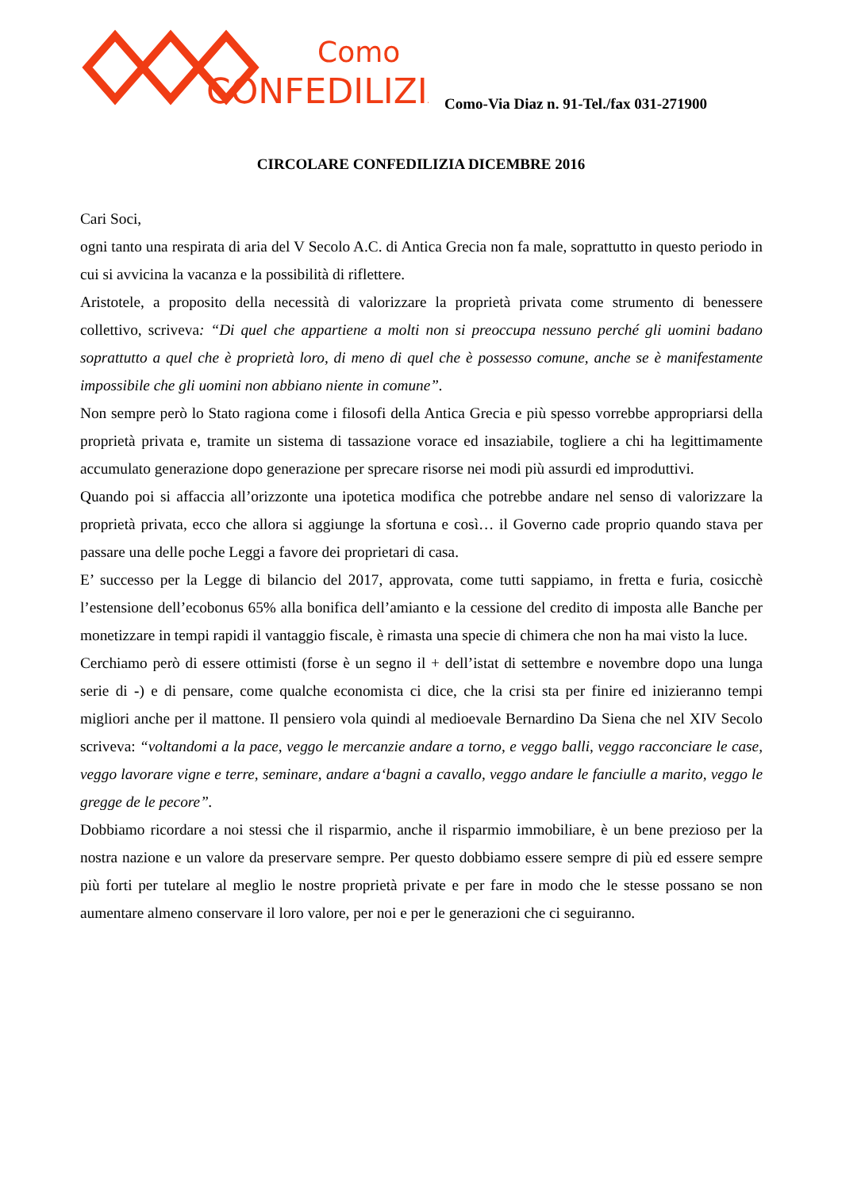Como
CONFEDILIZIA
Como-Via Diaz n. 91-Tel./fax 031-271900
CIRCOLARE CONFEDILIZIA DICEMBRE 2016
Cari Soci,
ogni tanto una respirata di aria del V Secolo A.C. di Antica Grecia non fa male, soprattutto in questo periodo in cui si avvicina la vacanza e la possibilità di riflettere.
Aristotele, a proposito della necessità di valorizzare la proprietà privata come strumento di benessere collettivo, scriveva: “Di quel che appartiene a molti non si preoccupa nessuno perché gli uomini badano soprattutto a quel che è proprietà loro, di meno di quel che è possesso comune, anche se è manifestamente impossibile che gli uomini non abbiano niente in comune”.
Non sempre però lo Stato ragiona come i filosofi della Antica Grecia e più spesso vorrebbe appropriarsi della proprietà privata e, tramite un sistema di tassazione vorace ed insaziabile, togliere a chi ha legittimamente accumulato generazione dopo generazione per sprecare risorse nei modi più assurdi ed improduttivi.
Quando poi si affaccia all’orizzonte una ipotetica modifica che potrebbe andare nel senso di valorizzare la proprietà privata, ecco che allora si aggiunge la sfortuna e così… il Governo cade proprio quando stava per passare una delle poche Leggi a favore dei proprietari di casa.
E’ successo per la Legge di bilancio del 2017, approvata, come tutti sappiamo, in fretta e furia, cosicchè l’estensione dell’ecobonus 65% alla bonifica dell’amianto e la cessione del credito di imposta alle Banche per monetizzare in tempi rapidi il vantaggio fiscale, è rimasta una specie di chimera che non ha mai visto la luce.
Cerchiamo però di essere ottimisti (forse è un segno il + dell’istat di settembre e novembre dopo una lunga serie di -) e di pensare, come qualche economista ci dice, che la crisi sta per finire ed inizieranno tempi migliori anche per il mattone. Il pensiero vola quindi al medioevale Bernardino Da Siena che nel XIV Secolo scriveva: “voltandomi a la pace, veggo le mercanzie andare a torno, e veggo balli, veggo racconciare le case, veggo lavorare vigne e terre, seminare, andare a‘bagni a cavallo, veggo andare le fanciulle a marito, veggo le gregge de le pecore”.
Dobbiamo ricordare a noi stessi che il risparmio, anche il risparmio immobiliare, è un bene prezioso per la nostra nazione e un valore da preservare sempre. Per questo dobbiamo essere sempre di più ed essere sempre più forti per tutelare al meglio le nostre proprietà private e per fare in modo che le stesse possano se non aumentare almeno conservare il loro valore, per noi e per le generazioni che ci seguiranno.